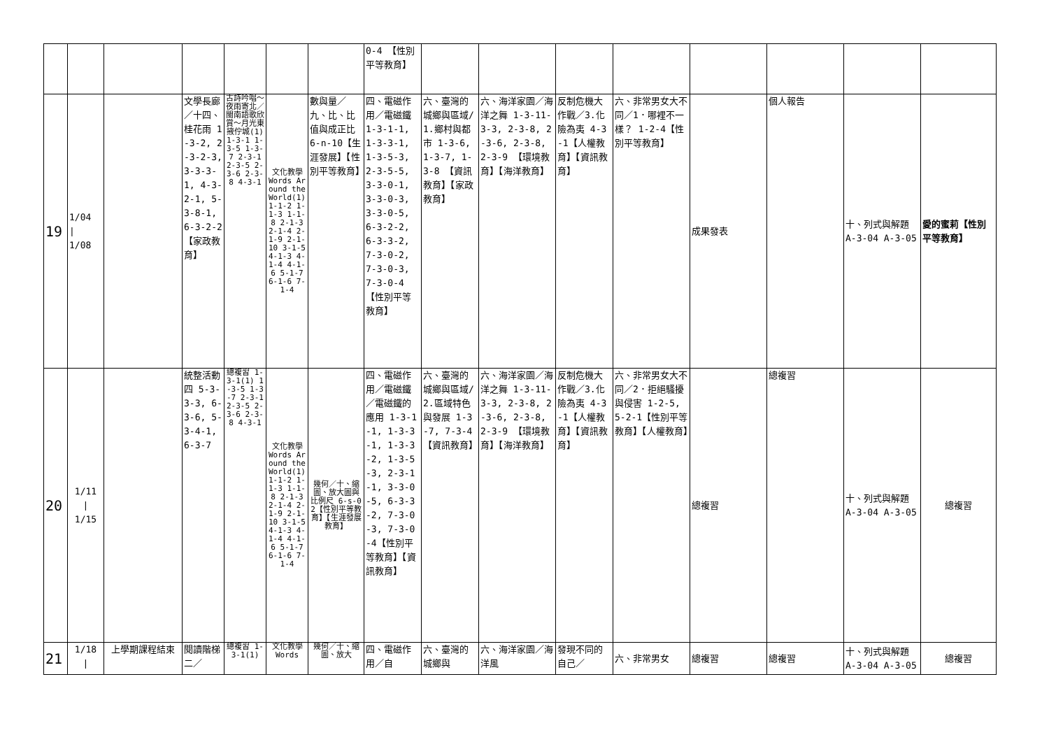| | | | | | | | 0-4 【性別平等教育】 | | | | | | | | |
| 19 | 1/04 / 1/08 | | 文學長廊／十四、桂花雨 1-3-2, 2-3-2-3, 3-3-3-1, 4-3-2-1, 5-3-8-1, 6-3-2-2 【家政教育】 | 古詩吟唱～夜雨寄北／閩南語歌欣賞～月光東掖佇城(1) 1-3-1 1-3-5 1-3-7 2-3-1 2-3-5 2-3-6 2-3-8 4-3-1 | 文化教學 Words Around the World(1) 1-1-2 1-1-3 1-1-8 2-1-3 2-1-4 2-1-9 2-1-10 3-1-5 4-1-3 4-1-4 4-1-6 5-1-7 6-1-6 7-1-4 | 數與量／九、比、比值與成正比 6-n-10【生涯發展】【性別平等教育】 | 四、電磁作用／電磁鐵 1-3-1-1, 1-3-3-1, 1-3-5-3, 2-3-5-5, 3-3-0-1, 3-3-0-3, 3-3-0-5, 6-3-2-2, 6-3-3-2, 7-3-0-2, 7-3-0-3, 7-3-0-4 【性別平等教育】 | 六、臺灣的城鄉與區域/1.鄉村與都市 1-3-6, 1-3-7, 1-3-8 【資訊教育】【家政教育】 | 六、海洋家園／海洋之舞 1-3-11-3-3, 2-3-8, 2-3-6, 2-3-8, 2-3-9 【環境教育】【海洋教育】 | 反制危機大作戰／3.化險為夷 4-3-1【人權教育】【資訊教育】 | 六、非常男女大不同／1．哪裡不一樣？ 1-2-4【性別平等教育】 | 成果發表 | 個人報告 | 十、列式與解題 A-3-04 A-3-05 | 愛的蜜莉【性別平等教育】 |
| 20 | 1/11 / 1/15 | | 統整活動四 5-3-3-3, 6-3-6, 5-3-4-1, 6-3-7 | 總複習 1-3-1(1) 1-3-5 1-3-7 2-3-1 2-3-5 2-3-6 2-3-8 4-3-1 | 文化教學 Words Around the World(1) 1-1-2 1-1-3 1-1-8 2-1-3 2-1-4 2-1-9 2-1-10 3-1-5 4-1-3 4-1-4 4-1-6 5-1-7 6-1-6 7-1-4 | 幾何／十、縮圖、放大圖與比例尺 6-s-02【性別平等教育】【生涯發展教育】 | 四、電磁作用／電磁鐵／電磁鐵的應用 1-3-1-1, 1-3-3-1, 1-3-3-2, 1-3-5-3, 2-3-1-1, 3-3-0-5, 6-3-3-2, 7-3-0-3, 7-3-0-4【性別平等教育】【資訊教育】 | 六、臺灣的城鄉與區域/2.區域特色與發展 1-3-7, 7-3-4 【資訊教育】 | 六、海洋家園／海洋之舞 1-3-11-3-3, 2-3-8, 2-3-6, 2-3-8, 2-3-9 【環境教育】【海洋教育】 | 反制危機大作戰／3.化險為夷 4-3-1【人權教育】【資訊教育】 | 六、非常男女大不同／2．拒絕騷擾與侵害 1-2-5, 5-2-1【性別平等教育】【人權教育】 | 總複習 | 總複習 | 十、列式與解題 A-3-04 A-3-05 | 總複習 |
| 21 | 1/18 / | 上學期課程結束 | 閱讀階梯二／ | 總複習 1-3-1(1) | 文化教學 Words | 幾何／十、縮圖、放大 | 四、電磁作用／自 | 六、臺灣的城鄉與 | 六、海洋家園／海洋風 | 發現不同的自己／ | 六、非常男女 | 總複習 | 總複習 | 十、列式與解題 A-3-04 A-3-05 | 總複習 |